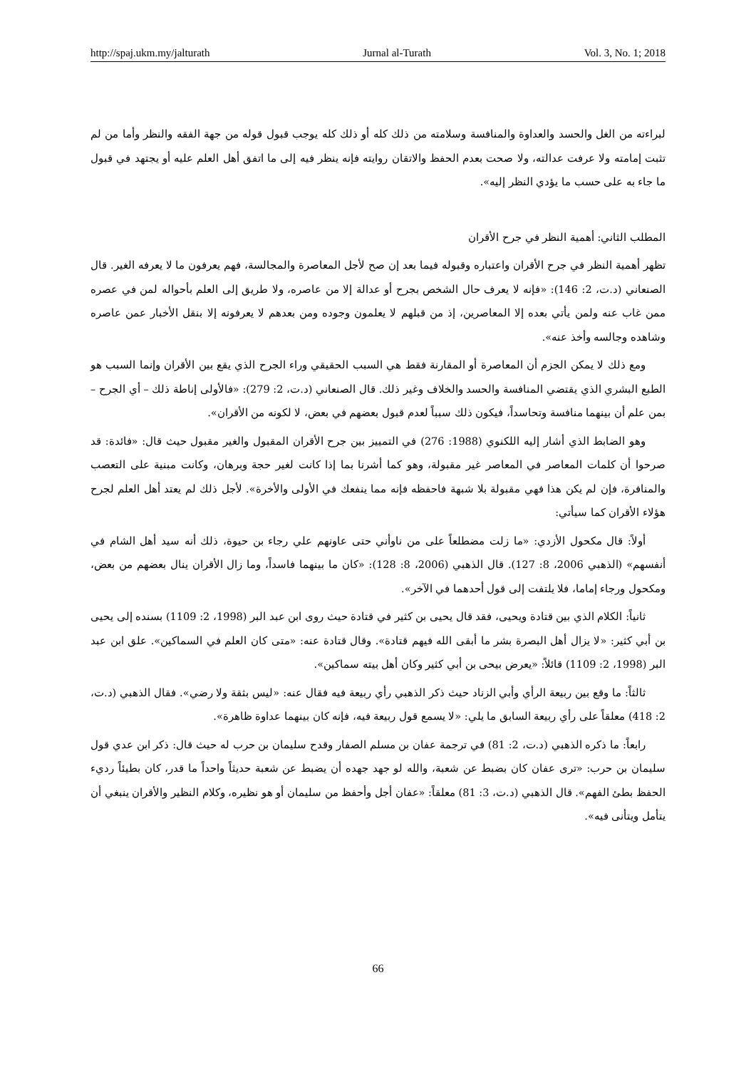http://spaj.ukm.my/jalturath Jurnal al-Turath Vol. 3, No. 1; 2018
لبراءته من الغل والحسد والعداوة والمنافسة وسلامته من ذلك كله أو ذلك كله يوجب قبول قوله من جهة الفقه والنظر وأما من لم تثبت إمامته ولا عرفت عدالته، ولا صحت بعدم الحفظ والاتقان روايته فإنه ينظر فيه إلى ما اتفق أهل العلم عليه أو يجتهد في قبول ما جاء به على حسب ما يؤدي النظر إليه».
المطلب الثاني: أهمية النظر في جرح الأقران
تظهر أهمية النظر في جرح الأقران واعتباره وقبوله فيما بعد إن صح لأجل المعاصرة والمجالسة، فهم يعرفون ما لا يعرفه الغير. قال الصنعاني (د.ت، 2: 146): «فإنه لا يعرف حال الشخص بجرح أو عدالة إلا من عاصره، ولا طريق إلى العلم بأحواله لمن في عصره ممن غاب عنه ولمن يأتي بعده إلا المعاصرين، إذ من قبلهم لا يعلمون وجوده ومن بعدهم لا يعرفونه إلا بنقل الأخبار عمن عاصره وشاهده وجالسه وأخذ عنه».
ومع ذلك لا يمكن الجزم أن المعاصرة أو المقارنة فقط هي السبب الحقيقي وراء الجرح الذي يقع بين الأقران وإنما السبب هو الطبع البشري الذي يقتضي المنافسة والحسد والخلاف وغير ذلك. قال الصنعاني (د.ت، 2: 279): «فالأولى إناطة ذلك – أي الجرح – بمن علم أن بينهما منافسة وتحاسداً، فيكون ذلك سبباً لعدم قبول بعضهم في بعض، لا لكونه من الأقران».
وهو الضابط الذي أشار إليه اللكنوي (1988: 276) في التمييز بين جرح الأقران المقبول والغير مقبول حيث قال: «فائدة: قد صرحوا أن كلمات المعاصر في المعاصر غير مقبولة، وهو كما أشرنا بما إذا كانت لغير حجة وبرهان، وكانت مبنية على التعصب والمنافرة، فإن لم يكن هذا فهي مقبولة بلا شبهة فاحفظه فإنه مما ينفعك في الأولى والأخرة». لأجل ذلك لم يعتد أهل العلم لجرح هؤلاء الأقران كما سيأتي:
أولاً: قال مكحول الأزدي: «ما زلت مضطلعاً على من ناوأني حتى عاونهم علي رجاء بن حيوة، ذلك أنه سيد أهل الشام في أنفسهم» (الذهبي 2006، 8: 127). قال الذهبي (2006، 8: 128): «كان ما بينهما فاسداً، وما زال الأقران ينال بعضهم من بعض، ومكحول ورجاء إماما، فلا يلتفت إلى قول أحدهما في الآخر».
ثانياً: الكلام الذي بين قتادة ويحيى، فقد قال يحيى بن كثير في قتادة حيث روى ابن عبد البر (1998، 2: 1109) بسنده إلى يحيى بن أبي كثير: «لا يزال أهل البصرة بشر ما أبقى الله فيهم قتادة». وقال قتادة عنه: «متى كان العلم في السماكين». علق ابن عبد البر (1998، 2: 1109) قائلاً: «يعرض بيحى بن أبي كثير وكان أهل بيته سماكين».
ثالثاً: ما وقع بين ربيعة الرأي وأبي الزناد حيث ذكر الذهبي رأي ربيعة فيه فقال عنه: «ليس بثقة ولا رضي». فقال الذهبي (د.ت، 2: 418) معلقاً على رأي ربيعة السابق ما يلي: «لا يسمع قول ربيعة فيه، فإنه كان بينهما عداوة ظاهرة».
رابعاً: ما ذكره الذهبي (د.ت، 2: 81) في ترجمة عفان بن مسلم الصفار وقدح سليمان بن حرب له حيث قال: ذكر ابن عدي قول سليمان بن حرب: «ترى عفان كان بضبط عن شعبة، والله لو جهد جهده أن يضبط عن شعبة حديثاً واحداً ما قدر، كان بطيئاً رديء الحفظ بطئ الفهم». قال الذهبي (د.ت، 3: 81) معلقاً: «عفان أجل وأحفظ من سليمان أو هو نظيره، وكلام النظير والأقران ينبغي أن يتأمل ويتأنى فيه».
66